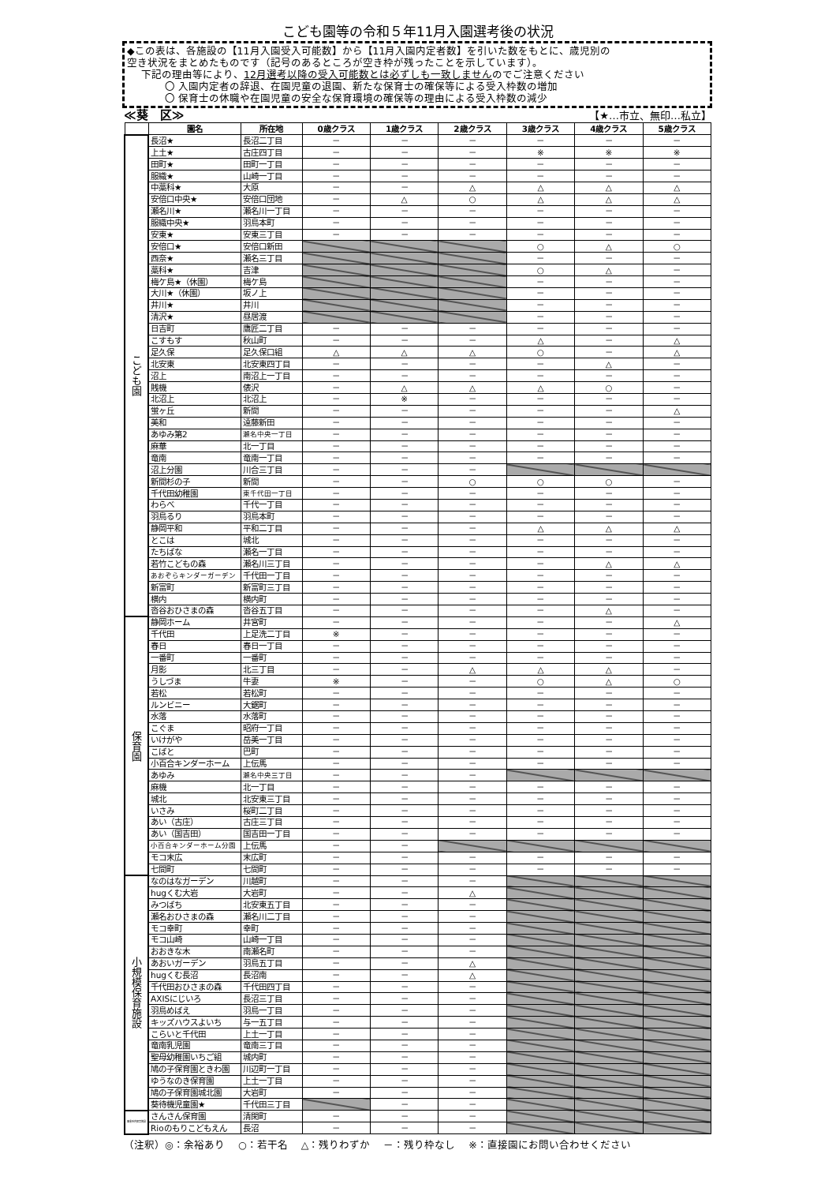こども園等の令和５年11月入園選考後の状況
◆この表は、各施設の【11月入園受入可能数】から【11月入園内定者数】を引いた数をもとに、歳児別の
空き状況をまとめたものです（記号のあるところが空き枠が残ったことを示しています）。
下記の理由等により、12月選考以降の受入可能数とは必ずしも一致しませんのでご注意ください
〇 入園内定者の辞退、在園児童の退園、新たな保育士の確保等による受入枠数の増加
〇 保育士の休職や在園児童の安全な保育環境の確保等の理由による受入枠数の減少
≪葵　区≫ 【★…市立、無印…私立】
| | 園名 | 所在地 | 0歳クラス | 1歳クラス | 2歳クラス | 3歳クラス | 4歳クラス | 5歳クラス |
| --- | --- | --- | --- | --- | --- | --- | --- | --- |
| こども園 | 長沼★ | 長沼二丁目 | － | － | － | － | － | － |
| | 上土★ | 古庄四丁目 | － | － | － | ※ | ※ | ※ |
| | 田町★ | 田町一丁目 | － | － | － | － | － | － |
| | 服織★ | 山崎一丁目 | － | － | － | － | － | － |
| | 中藁科★ | 大原 | － | － | △ | △ | △ | △ |
| | 安倍口中央★ | 安倍口団地 | － | △ | ○ | △ | △ | △ |
| | 瀬名川★ | 瀬名川一丁目 | － | － | － | － | － | － |
| | 服織中央★ | 羽鳥本町 | － | － | － | － | － | － |
| | 安東★ | 安東三丁目 | － | － | － | － | － | － |
| | 安倍口★ | 安倍口新田 | | | | ○ | △ | ○ |
| | 西奈★ | 瀬名三丁目 | | | | － | － | － |
| | 藁科★ | 吉津 | | | | ○ | △ | － |
| | 梅ケ島★（休園） | 梅ケ島 | | | | － | － | － |
| | 大川★（休園） | 坂ノ上 | | | | － | － | － |
| | 井川★ | 井川 | | | | － | － | － |
| | 清沢★ | 昼居渡 | | | | － | － | － |
| | 日吉町 | 鷹匠二丁目 | － | － | － | － | － | － |
| | こすもす | 秋山町 | － | － | － | △ | － | △ |
| | 足久保 | 足久保口組 | △ | △ | △ | ○ | － | △ |
| | 北安東 | 北安東四丁目 | － | － | － | － | △ | － |
| | 沼上 | 南沼上一丁目 | － | － | － | － | － | － |
| | 賎機 | 俵沢 | － | △ | △ | △ | ○ | － |
| | 北沼上 | 北沼上 | － | ※ | － | － | － | － |
| | 蛍ヶ丘 | 新間 | － | － | － | － | － | △ |
| | 美和 | 遠藤新田 | － | － | － | － | － | － |
| | あゆみ第2 | 瀬名中央一丁目 | － | － | － | － | － | － |
| | 麻華 | 北一丁目 | － | － | － | － | － | － |
| | 竜南 | 竜南一丁目 | － | － | － | － | － | － |
| | 沼上分園 | 川合三丁目 | － | － | － | | | |
| | 新間杉の子 | 新間 | － | － | ○ | ○ | ○ | － |
| | 千代田幼稚園 | 東千代田一丁目 | － | － | － | － | － | － |
| | わらべ | 千代一丁目 | － | － | － | － | － | － |
| | 羽鳥るり | 羽鳥本町 | － | － | － | － | － | － |
| | 静岡平和 | 平和二丁目 | － | － | － | △ | △ | △ |
| | とこは | 城北 | － | － | － | － | － | － |
| | たちばな | 瀬名一丁目 | － | － | － | － | － | － |
| | 若竹こどもの森 | 瀬名川三丁目 | － | － | － | － | △ | △ |
| | あおぞらキンダーガーデン | 千代田一丁目 | － | － | － | － | － | － |
| | 新富町 | 新富町三丁目 | － | － | － | － | － | － |
| | 横内 | 横内町 | － | － | － | － | － | － |
| | 沓谷おひさまの森 | 沓谷五丁目 | － | － | － | － | △ | － |
| 保育園 | 静岡ホーム | 井宮町 | － | － | － | － | － | △ |
| | 千代田 | 上足洗二丁目 | ※ | － | － | － | － | － |
| | 春日 | 春日一丁目 | － | － | － | － | － | － |
| | 一番町 | 一番町 | － | － | － | － | － | － |
| | 月影 | 北三丁目 | － | － | △ | △ | △ | － |
| | うしづま | 牛妻 | ※ | － | － | ○ | △ | ○ |
| | 若松 | 若松町 | － | － | － | － | － | － |
| | ルンビニー | 大鋸町 | － | － | － | － | － | － |
| | 水落 | 水落町 | － | － | － | － | － | － |
| | こぐま | 昭府一丁目 | － | － | － | － | － | － |
| | いけがや | 岳美一丁目 | － | － | － | － | － | － |
| | こばと | 巴町 | － | － | － | － | － | － |
| | 小百合キンダーホーム | 上伝馬 | － | － | － | － | － | － |
| | あゆみ | 瀬名中央三丁目 | － | － | － | | | |
| | 麻機 | 北一丁目 | － | － | － | － | － | － |
| | 城北 | 北安東三丁目 | － | － | － | － | － | － |
| | いさみ | 桜町二丁目 | － | － | － | － | － | － |
| | あい（古庄） | 古庄三丁目 | － | － | － | － | － | － |
| | あい（国吉田） | 国吉田一丁目 | － | － | － | － | － | － |
| | 小百合キンダーホーム分園 | 上伝馬 | － | － | | | | |
| | モコ末広 | 末広町 | － | － | － | － | － | － |
| | 七間町 | 七間町 | － | － | － | － | － | － |
| 小規模保育施設 | なのはなガーデン | 川越町 | － | － | － | | | |
| | hugくむ大岩 | 大岩町 | － | － | △ | | | |
| | みつばち | 北安東五丁目 | － | － | － | | | |
| | 瀬名おひさまの森 | 瀬名川二丁目 | － | － | － | | | |
| | モコ幸町 | 幸町 | － | － | － | | | |
| | モコ山崎 | 山崎一丁目 | － | － | － | | | |
| | おおきな木 | 南瀬名町 | － | － | － | | | |
| | あおいガーデン | 羽鳥五丁目 | － | － | △ | | | |
| | hugくむ長沼 | 長沼南 | － | － | △ | | | |
| | 千代田おひさまの森 | 千代田四丁目 | － | － | － | | | |
| | AXISにじいろ | 長沼三丁目 | － | － | － | | | |
| | 羽鳥めばえ | 羽鳥一丁目 | － | － | － | | | |
| | キッズハウスよいち | 与一五丁目 | － | － | － | | | |
| | こらいと千代田 | 上土一丁目 | － | － | － | | | |
| | 竜南乳児園 | 竜南三丁目 | － | － | － | | | |
| | 聖母幼稚園いちご組 | 城内町 | － | － | － | | | |
| | 鳩の子保育園ときわ園 | 川辺町一丁目 | － | － | － | | | |
| | ゆうなのき保育園 | 上土一丁目 | － | － | － | | | |
| | 鳩の子保育園城北園 | 大岩町 | － | － | － | | | |
| | 葵待機児童園★ | 千代田三丁目 | | － | － | | | |
| 事業所内保育施設 | さんさん保育園 | 清閑町 | － | － | － | | | |
| | Rioのもりこどもえん | 長沼 | － | － | － | | | |
（注釈）◎：余裕あり　 ○：若干名　 △：残りわずか　 －：残り枠なし　 ※：直接園にお問い合わせください